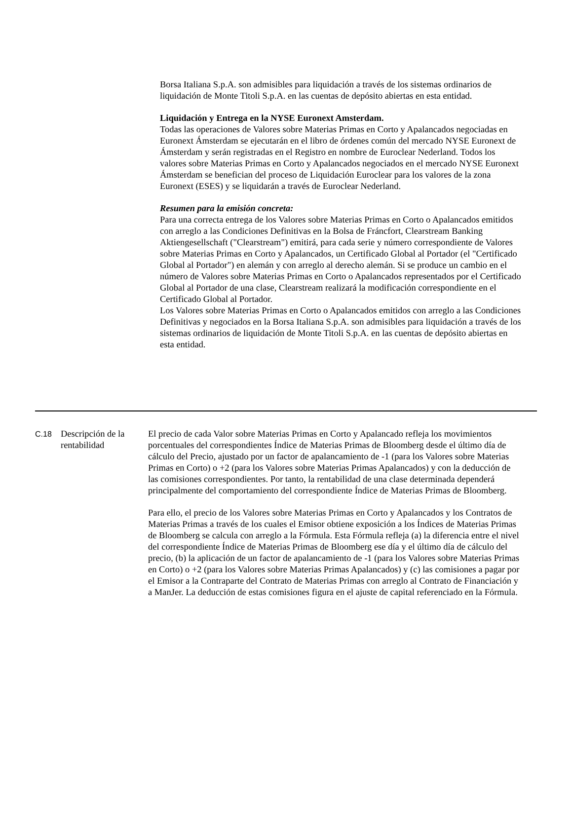Borsa Italiana S.p.A. son admisibles para liquidación a través de los sistemas ordinarios de liquidación de Monte Titoli S.p.A. en las cuentas de depósito abiertas en esta entidad.
Liquidación y Entrega en la NYSE Euronext Amsterdam.
Todas las operaciones de Valores sobre Materias Primas en Corto y Apalancados negociadas en Euronext Ámsterdam se ejecutarán en el libro de órdenes común del mercado NYSE Euronext de Ámsterdam y serán registradas en el Registro en nombre de Euroclear Nederland. Todos los valores sobre Materias Primas en Corto y Apalancados negociados en el mercado NYSE Euronext Ámsterdam se benefician del proceso de Liquidación Euroclear para los valores de la zona Euronext (ESES) y se liquidarán a través de Euroclear Nederland.
Resumen para la emisión concreta:
Para una correcta entrega de los Valores sobre Materias Primas en Corto o Apalancados emitidos con arreglo a las Condiciones Definitivas en la Bolsa de Fráncfort, Clearstream Banking Aktiengesellschaft ("Clearstream") emitirá, para cada serie y número correspondiente de Valores sobre Materias Primas en Corto y Apalancados, un Certificado Global al Portador (el "Certificado Global al Portador") en alemán y con arreglo al derecho alemán. Si se produce un cambio en el número de Valores sobre Materias Primas en Corto o Apalancados representados por el Certificado Global al Portador de una clase, Clearstream realizará la modificación correspondiente en el Certificado Global al Portador.
Los Valores sobre Materias Primas en Corto o Apalancados emitidos con arreglo a las Condiciones Definitivas y negociados en la Borsa Italiana S.p.A. son admisibles para liquidación a través de los sistemas ordinarios de liquidación de Monte Titoli S.p.A. en las cuentas de depósito abiertas en esta entidad.
C.18
Descripción de la rentabilidad
El precio de cada Valor sobre Materias Primas en Corto y Apalancado refleja los movimientos porcentuales del correspondientes Índice de Materias Primas de Bloomberg desde el último día de cálculo del Precio, ajustado por un factor de apalancamiento de -1 (para los Valores sobre Materias Primas en Corto) o +2 (para los Valores sobre Materias Primas Apalancados) y con la deducción de las comisiones correspondientes. Por tanto, la rentabilidad de una clase determinada dependerá principalmente del comportamiento del correspondiente Índice de Materias Primas de Bloomberg.
Para ello, el precio de los Valores sobre Materias Primas en Corto y Apalancados y los Contratos de Materias Primas a través de los cuales el Emisor obtiene exposición a los Índices de Materias Primas de Bloomberg se calcula con arreglo a la Fórmula. Esta Fórmula refleja (a) la diferencia entre el nivel del correspondiente Índice de Materias Primas de Bloomberg ese día y el último día de cálculo del precio, (b) la aplicación de un factor de apalancamiento de -1 (para los Valores sobre Materias Primas en Corto) o +2 (para los Valores sobre Materias Primas Apalancados) y (c) las comisiones a pagar por el Emisor a la Contraparte del Contrato de Materias Primas con arreglo al Contrato de Financiación y a ManJer. La deducción de estas comisiones figura en el ajuste de capital referenciado en la Fórmula.